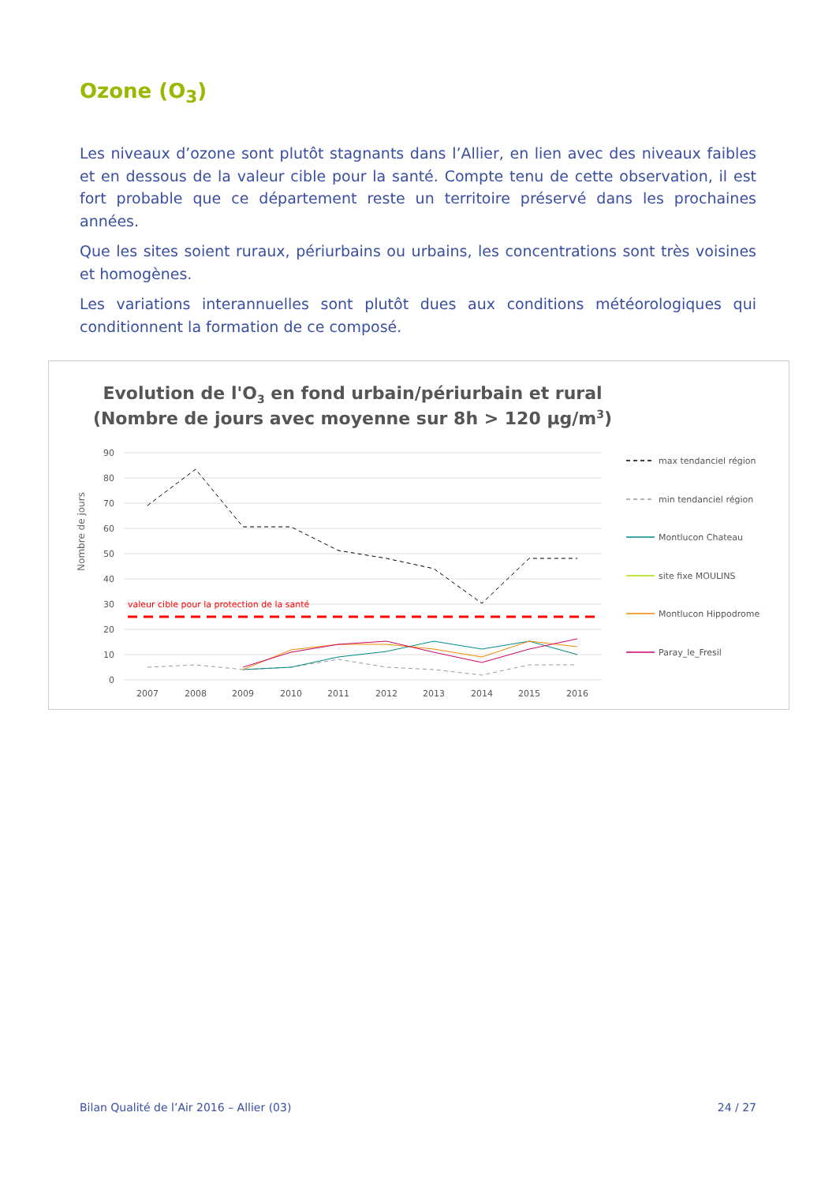Ozone (O<sub>3</sub>)
Les niveaux d’ozone sont plutôt stagnants dans l’Allier, en lien avec des niveaux faibles et en dessous de la valeur cible pour la santé. Compte tenu de cette observation, il est fort probable que ce département reste un territoire préservé dans les prochaines années.
Que les sites soient ruraux, périurbains ou urbains, les concentrations sont très voisines et homogènes.
Les variations interannuelles sont plutôt dues aux conditions météorologiques qui conditionnent la formation de ce composé.
Evolution de l'O3 en fond urbain/périurbain et rural
(Nombre de jours avec moyenne sur 8h > 120 µg/m3)
Nombre de jours
90
80
70
60
50
40
30
20
10
0
valeur cible pour la protection de la santé
2007
2008
2009
2010
2011
2012
2013
2014
2015
2016
max tendanciel région
min tendanciel région
Montlucon Chateau
site fixe MOULINS
Montlucon Hippodrome
Paray_le_Fresil
Bilan Qualité de l’Air 2016 – Allier (03) 24 / 27